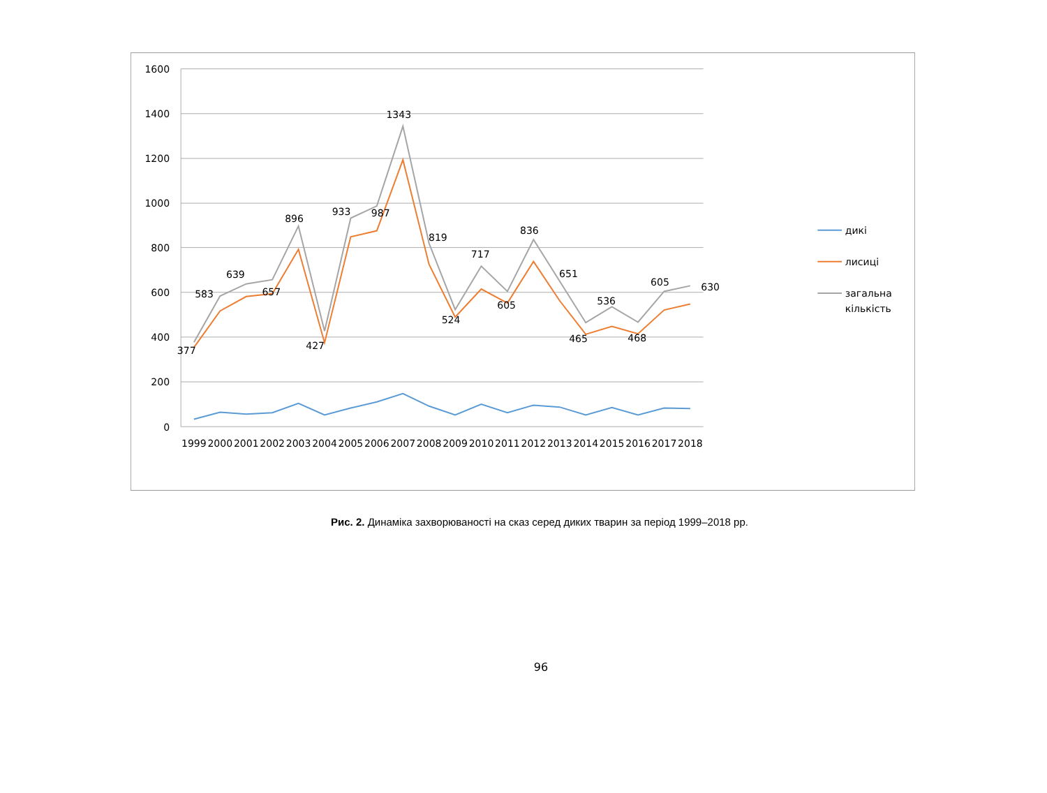1600
1400
1200
1000
800
600
400
200
0
1999
2000
2001
2002
2003
2004
2005
2006
2007
2008
2009
2010
2011
2012
2013
2014
2015
2016
2017
2018
377
583
639
657
896
427
933
987
1343
819
524
717
605
836
651
465
536
468
605
630
дикі
лисиці
загальна
кількість
Рис. 2. Динаміка захворюваності на сказ серед диких тварин за період 1999–2018 рр.
96